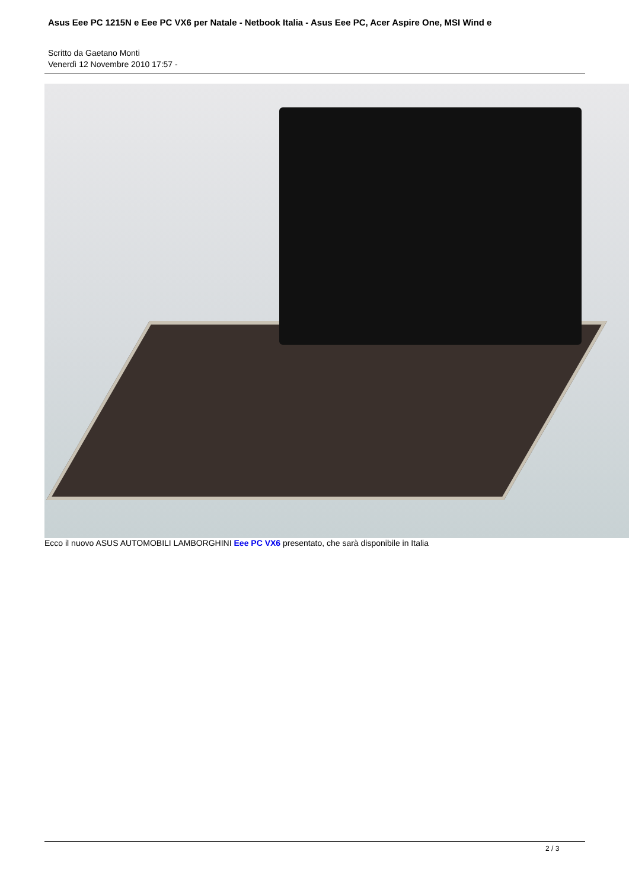Asus Eee PC 1215N e Eee PC VX6 per Natale - Netbook Italia - Asus Eee PC, Acer Aspire One, MSI Wind e
Scritto da Gaetano Monti
Venerdì 12 Novembre 2010 17:57 -
Ecco il nuovo ASUS AUTOMOBILI LAMBORGHINI Eee PC VX6 presentato, che sarà disponibile in Italia
2 / 3